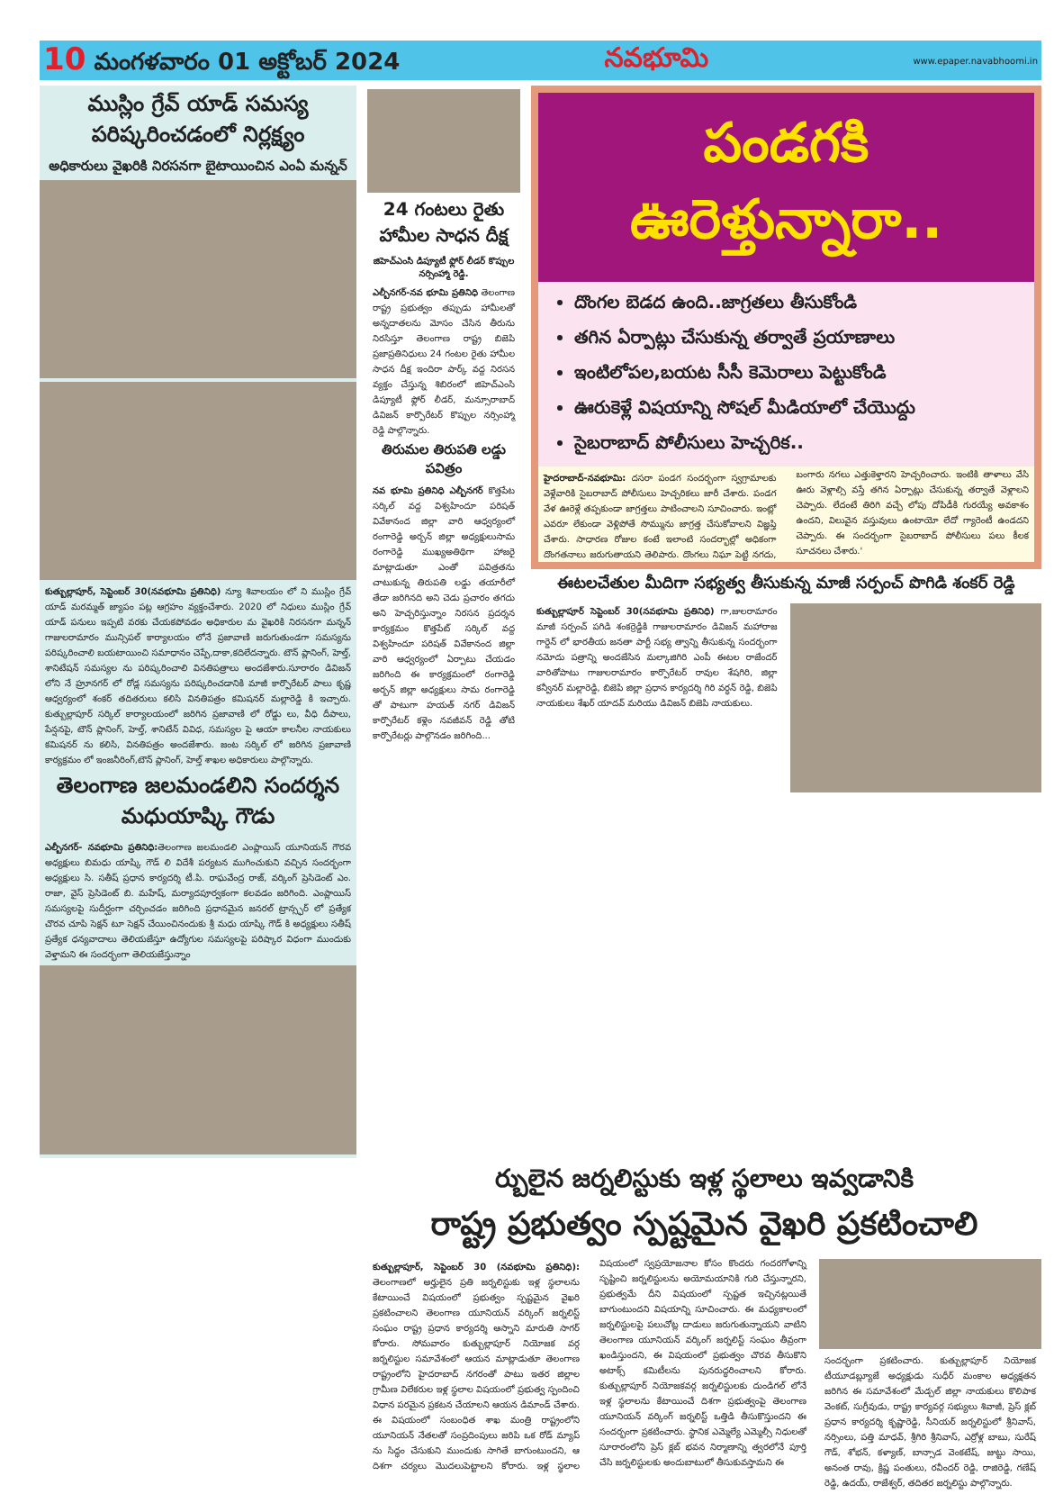10 మంగళవారం 01 అక్టోబర్ 2024
నవభూమి
www.epaper.navabhoomi.in
ముస్లిం గ్రేవ్ యాడ్ సమస్య పరిష్కరించడంలో నిర్లక్ష్యం
అధికారులు వైఖరికి నిరసనగా బైటాయించిన ఎంఏ మన్నన్
కుత్బుల్లాపూర్, సెప్టెంబర్ 30(నవభూమి ప్రతినిధి) న్యూ శివాలయం లో ని ముస్లిం గ్రేవ్ యాడ్ మరమ్మత్ జ్యాపం పట్ల ఆగ్రహం వ్యక్తంచేశారు. 2020 లో నిధులు ముస్లిం గ్రేవ్ యాడ్ పనులు ఇప్పటి వరకు చేయకపోవడం అధికారుల మ వైఖరికి నిరసనగా మన్నన్ గాజులరామారం మున్సిపల్ కార్యాలయం లోనే ప్రజావాణి జరుగుతుండగా సమస్యను పరిష్కరించాలి బయటాయించి సమాధానం చెప్పే,దాకా,కదిలేదన్నారు. టౌన్ ప్లానింగ్, హెల్త్, శానిటేషన్ సమస్యల ను పరిష్కరించాలి వినతిపత్రాలు అందజేశారు.సూరారం డివిజన్ లోని నే హ్రూనగర్ లో రోడ్ల సమస్యను పరిష్కరించడానికి మాజీ కార్పొరేటర్ పాలు కృష్ణ ఆధ్వర్యంలో శంకర్ తదితరులు కలిసి వినతిపత్రం కమిషనర్ మల్లారెడ్డి కి ఇచ్చారు. కుత్బుల్లాపూర్ సర్కిల్ కార్యాలయంలో జరిగిన ప్రజావాణి లో రోడ్డు లు, వీధి దీపాలు, పేన్షనపై, టౌన్ ప్లానింగ్, హెల్త్, శానిటేన్ వివిధ, సమస్యల పై ఆయా కాలనీల నాయకులు కమిషనర్ ను కలిసి, వినతిపత్రం అందజేశారు. జంట సర్కిల్ లో జరిగిన ప్రజావాణి కార్యక్రమం లో ఇంజనీరింగ్,టౌన్ ప్లానింగ్, హెల్త్ శాఖల అధికారులు పాల్గొన్నారు.
తెలంగాణ జలమండలిని సందర్శన మధుయాష్కి గౌడు
ఎల్బీనగర్- నవభూమి ప్రతినిధి: తెలంగాణ జలమండలి ఎంప్లాయిస్ యూనియన్ గౌరవ అధ్యక్షులు బిమధు యాష్కి గౌడ్ లి విదేశీ పర్యటన ముగించుకుని వచ్చిన సందర్భంగా అధ్యక్షులు సి. సతీష్ ప్రధాన కార్యదర్శి టీ.పి. రాఘవేంద్ర రాజ్, వర్కింగ్ ప్రెసిడెంట్ ఎం. రాజా, వైస్ ప్రెసిడెంట్ బి. మహేష్, మర్యాదపూర్వకంగా కలవడం జరిగింది. ఎంప్లాయిస్ సమస్యలపై సుదీర్ఘంగా చర్చించడం జరిగింది ప్రధానమైన జనరల్ ట్రాన్స్ఫర్ లో ప్రత్యేక చొరవ చూపి సెక్షన్ టూ సెక్షన్ చేయించినందుకు శ్రీ మధు యాష్కి గౌడ్ కి అధ్యక్షులు సతీష్ ప్రత్యేక ధన్యవాదాలు తెలియజేస్తూ ఉద్యోగుల సమస్యలపై పరిష్కార విధంగా ముందుకు వెళ్తామని ఈ సందర్భంగా తెలియజేస్తున్నాం
24 గంటలు రైతు హామీల సాధన దీక్ష
జిహెచ్ఎంసి డిప్యూటీ ఫ్లోర్ లీడర్ కొప్పుల నర్సింహ్మా రెడ్డి.
ఎల్బీనగర్-నవ భూమి ప్రతినిధి తెలంగాణ రాష్ట్ర ప్రభుత్వం తప్పుడు హామీలతో అన్నదాతలను మోసం చేసిన తీరును నిరసిస్తూ తెలంగాణ రాష్ట్ర బిజెపి ప్రజాప్రతినిధులు 24 గంటల రైతు హామీల సాధన దీక్ష ఇందిరా పార్క్ వద్ద నిరసన వ్యక్తం చేస్తున్న శిబిరంలో జిహెచ్ఎంసి డిప్యూటీ ఫ్లోర్ లీడర్, మన్సూరాబాద్ డివిజన్ కార్పొరేటర్ కొప్పుల నర్సింహ్మా రెడ్డి పాల్గొన్నారు.
తిరుమల తిరుపతి లడ్డు పవిత్రం
నవ భూమి ప్రతినిధి ఎల్బీనగర్ కొత్తపేట సర్కిల్ వద్ద విశ్వహిందూ పరిషత్ వివేకానంద జిల్లా వారి ఆధ్వర్యంలో రంగారెడ్డి అర్బన్ జిల్లా అధ్యక్షులుసామ రంగారెడ్డి ముఖ్యఅతిథిగా హాజరై మాట్లాడుతూ ఎంతో పవిత్రతను చాటుకున్న తిరుపతి లడ్డు తయారీలో తేడా జరిగినది అని చెడు ప్రచారం తగదు అని హెచ్చరిస్తున్నాం నిరసన ప్రదర్శన కార్యక్రమం కొత్తపేట్ సర్కిల్ వద్ద విశ్వహిందూ పరిషత్ వివేకానంద జిల్లా వారి ఆధ్వర్యంలో ఏర్పాటు చేయడం జరిగింది ఈ కార్యక్రమంలో రంగారెడ్డి అర్బన్ జిల్లా అధ్యక్షులు సామ రంగారెడ్డి తో పాటుగా హయత్ నగర్ డివిజన్ కార్పొరేటర్ కళ్లెం నవజీవన్ రెడ్డి తోటి కార్పొరేటర్లు పాల్గొనడం జరిగింది...
పండగకి
ఊరెళ్తున్నారా..
దొంగల బెడద ఉంది..జాగ్రతలు తీసుకోండి
తగిన ఏర్పాట్లు చేసుకున్న తర్వాతే ప్రయాణాలు
ఇంటిలోపల,బయట సీసీ కెమెరాలు పెట్టుకోండి
ఊరుకెళ్లే విషయాన్ని సోషల్ మీడియాలో చేయొద్దు
సైబరాబాద్ పోలీసులు హెచ్చరిక..
హైదరాబాద్-నవభూమి: దసరా పండగ సందర్భంగా స్వగ్రామాలకు వెళ్లేవారికి సైబరాబాద్ పోలీసులు హెచ్చరికలు జారీ చేశారు. పండగ వేళ ఊరెళ్లే తప్పకుండా జాగ్రత్తలు పాటించాలని సూచించారు. ఇంట్లో ఎవరూ లేకుండా వెళ్లిపోతే సొమ్మును జాగ్రత్త చేసుకోవాలని విజ్ఞప్తి చేశారు. సాధారణ రోజుల కంటే ఇలాంటి సందర్భాల్లో అధికంగా దొంగతనాలు జరుగుతాయని తెలిపారు. దొంగలు నిఘా పెట్టి నగదు, బంగారు నగలు ఎత్తుకెళ్తారని హెచ్చరించారు. ఇంటికి తాళాలు వేసి ఊరు వెళ్లాల్సి వస్తే తగిన ఏర్పాట్లు చేసుకున్న తర్వాతే వెళ్లాలని చెప్పారు. లేదంటే తిరిగి వచ్చే లోపు దోపిడీకి గురయ్యే అవకాశం ఉందని, విలువైన వస్తువులు ఉంటాయో లేదో గ్యారెంటీ ఉండదని చెప్పారు. ఈ సందర్భంగా సైబరాబాద్ పోలీసులు పలు కీలక సూచనలు చేశారు.'
ఈటలచేతుల మీదిగా సభ్యత్వ తీసుకున్న మాజీ సర్పంచ్ పొగిడి శంకర్ రెడ్డి
కుత్బుల్లాపూర్ సెప్టెంబర్ 30(నవభూమి ప్రతినిధి) గా,జులరామారం మాజీ సర్పంచ్ పగిడి శంకర్రెడ్డికి గాజులరామారం డివిజన్ మహారాజ గార్డెన్ లో భారతీయ జనతా పార్టీ సభ్య త్వాన్ని తీసుకున్న సందర్భంగా నమోదు పత్రాన్ని అందజేసిన మల్కాజిగిరి ఎంపీ ఈటల రాజేందర్ వారితోపాటు గాజులరామారం కార్పొరేటర్ రావుల శేషగిరి, జిల్లా కన్వీనర్ మల్లారెడ్డి, బిజెపి జిల్లా ప్రధాన కార్యదర్శి గిరి వర్ధన్ రెడ్డి, బిజెపి నాయకులు శేఖర్ యాదవ్ మరియు డివిజన్ బిజెపి నాయకులు.
ర్బులైన జర్నలిస్టుకు ఇళ్ల స్థలాలు ఇవ్వడానికి
రాష్ట్ర ప్రభుత్వం స్పష్టమైన వైఖరి ప్రకటించాలి
కుత్బుల్లాపూర్, సెప్టెంబర్ 30 (నవభూమి ప్రతినిధి): తెలంగాణలో అర్హులైన ప్రతి జర్నలిస్టుకు ఇళ్ల స్థలాలను కేటాయించే విషయంలో ప్రభుత్వం స్పష్టమైన వైఖరి ప్రకటించాలని తెలంగాణ యూనియన్ వర్కింగ్ జర్నలిస్ట్ సంఘం రాష్ట్ర ప్రధాన కార్యదర్శి ఆస్నాని మారుతి సాగర్ కోరారు. సోమవారం కుత్బుల్లాపూర్ నియోజక వర్గ జర్నలిస్టుల సమావేశంలో ఆయన మాట్లాడుతూ తెలంగాణ రాష్ట్రంలోని హైదరాబాద్ నగరంతో పాటు ఇతర జిల్లాల గ్రామీణ విలేకరుల ఇళ్ల స్థలాల విషయంలో ప్రభుత్వ స్పందించి విధాన పరమైన ప్రకటన చేయాలని ఆయన డిమాండ్ చేశారు. ఈ విషయంలో సంబంధిత శాఖ మంత్రి రాష్ట్రంలోని యూనియన్ నేతలతో సంప్రదింపులు జరిపి ఒక రోడ్ మ్యాప్ ను సిద్ధం చేసుకుని ముందుకు సాగితే బాగుంటుందని, ఆ దిశగా చర్యలు మొదలుపెట్టాలని కోరారు. ఇళ్ల స్థలాల విషయంలో స్వప్రయోజనాల కోసం కొందరు గందరగోళాన్ని సృష్టించి జర్నలిస్టులను అయోమయానికి గురి చేస్తున్నారని, ప్రభుత్వమే దీని విషయంలో స్పష్టత ఇచ్చినట్లయితే బాగుంటుందని విషయాన్ని సూచించారు. ఈ మధ్యకాలంలో జర్నలిస్టులపై పలుచోట్ల దాడులు జరుగుతున్నాయని వాటిని తెలంగాణ యూనియన్ వర్కింగ్ జర్నలిస్ట్ సంఘం తీవ్రంగా ఖండిస్తుందని, ఈ విషయంలో ప్రభుత్వం చొరవ తీసుకొని అటాక్స్ కమిటీలను పునరుద్ధరించాలని కోరారు. కుత్బుల్లాపూర్ నియోజకవర్గ జర్నలిస్టులకు దుండిగల్ లోనే ఇళ్ల స్థలాలను కేటాయించే దిశగా ప్రభుత్వంపై తెలంగాణ యూనియన్ వర్కింగ్ జర్నలిస్ట్ ఒత్తిడి తీసుకొస్తుందని ఈ సందర్భంగా ప్రకటించారు. స్థానిక ఎమ్మెల్యే ఎమ్మెల్సీ నిధులతో సూరారంలోని ప్రెస్ క్లబ్ భవన నిర్మాణాన్ని త్వరలోనే పూర్తి చేసి జర్నలిస్టులకు అందుబాటులో తీసుకువస్తామని ఈ
సందర్భంగా ప్రకటించారు. కుత్బుల్లాపూర్ నియోజక టీయూడబ్ల్యూజే అధ్యక్షుడు సుధీర్ మంకాల అధ్యక్షతన జరిగిన ఈ సమావేశంలో మేడ్చల్ జిల్లా నాయకులు కొలిపాక వెంకట్, సుగ్రీవుడు, రాష్ట్ర కార్యవర్గ సభ్యులు శివాజీ, ప్రెస్ క్లబ్ ప్రధాన కార్యదర్శి కృష్ణారెడ్డి, సీనియర్ జర్నలిస్టులో శ్రీనివాస్, నర్సింలు, పత్తి మాధవ్, శ్రీగిరి శ్రీనివాస్, ఎర్రోళ్ల బాబు, సురేష్ గౌడ్, శోభన్, కళ్యాణ్, బాన్సాడ వెంకటేష్, జుట్టు సాయి, అనంత రావు, క్రిష్ణ పంతులు, రవీందర్ రెడ్డి, రాజిరెడ్డి, గణేష్ రెడ్డి, ఉదయ్, రాజేశ్వర్, తదితర జర్నలిస్టు పాల్గొన్నారు.